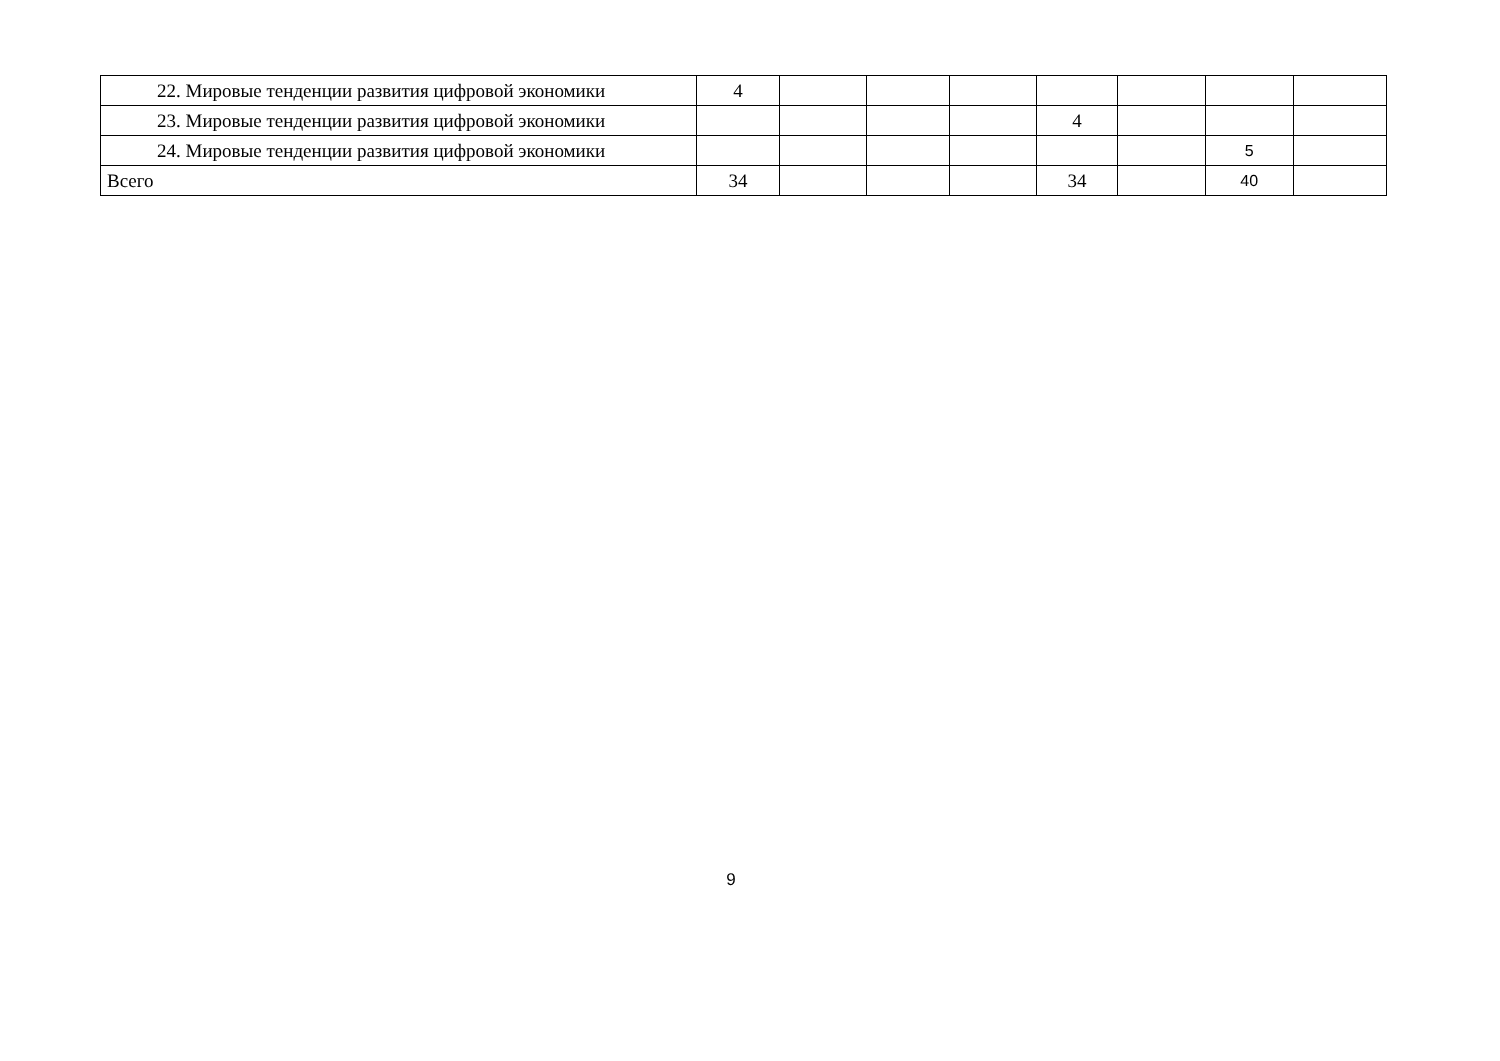| 22. Мировые тенденции развития цифровой экономики | 4 | | | | | | | |
| 23. Мировые тенденции развития цифровой экономики | | | | | 4 | | | |
| 24. Мировые тенденции развития цифровой экономики | | | | | | | 5 | |
| Всего | 34 | | | | 34 | | 40 | |
9